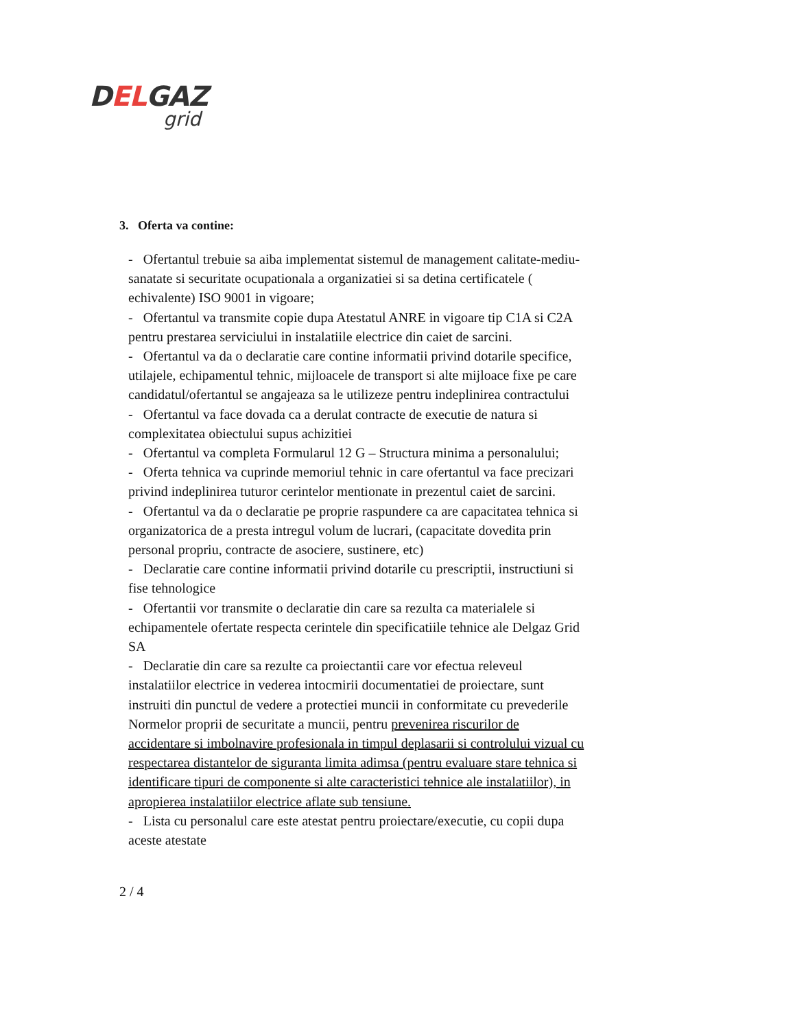DELGAZ
grid
3. Oferta va contine:
- Ofertantul trebuie sa aiba implementat sistemul de management calitate-mediu-sanatate si securitate ocupationala a organizatiei si sa detina certificatele ( echivalente) ISO 9001 in vigoare;
- Ofertantul va transmite copie dupa Atestatul ANRE in vigoare tip C1A si C2A pentru prestarea serviciului in instalatiile electrice din caiet de sarcini.
- Ofertantul va da o declaratie care contine informatii privind dotarile specifice, utilajele, echipamentul tehnic, mijloacele de transport si alte mijloace fixe pe care candidatul/ofertantul se angajeaza sa le utilizeze pentru indeplinirea contractului
- Ofertantul va face dovada ca a derulat contracte de executie de natura si complexitatea obiectului supus achizitiei
- Ofertantul va completa Formularul 12 G – Structura minima a personalului;
- Oferta tehnica va cuprinde memoriul tehnic in care ofertantul va face precizari privind indeplinirea tuturor cerintelor mentionate in prezentul caiet de sarcini.
- Ofertantul va da o declaratie pe proprie raspundere ca are capacitatea tehnica si organizatorica de a presta intregul volum de lucrari, (capacitate dovedita prin personal propriu, contracte de asociere, sustinere, etc)
- Declaratie care contine informatii privind dotarile cu prescriptii, instructiuni si fise tehnologice
- Ofertantii vor transmite o declaratie din care sa rezulta ca materialele si echipamentele ofertate respecta cerintele din specificatiile tehnice ale Delgaz Grid SA
- Declaratie din care sa rezulte ca proiectantii care vor efectua releveul instalatiilor electrice in vederea intocmirii documentatiei de proiectare, sunt instruiti din punctul de vedere a protectiei muncii in conformitate cu prevederile Normelor proprii de securitate a muncii, pentru prevenirea riscurilor de accidentare si imbolnavire profesionala in timpul deplasarii si controlului vizual cu respectarea distantelor de siguranta limita adimsa (pentru evaluare stare tehnica si identificare tipuri de componente si alte caracteristici tehnice ale instalatiilor), in apropierea instalatiilor electrice aflate sub tensiune.
- Lista cu personalul care este atestat pentru proiectare/executie, cu copii dupa aceste atestate
2 / 4